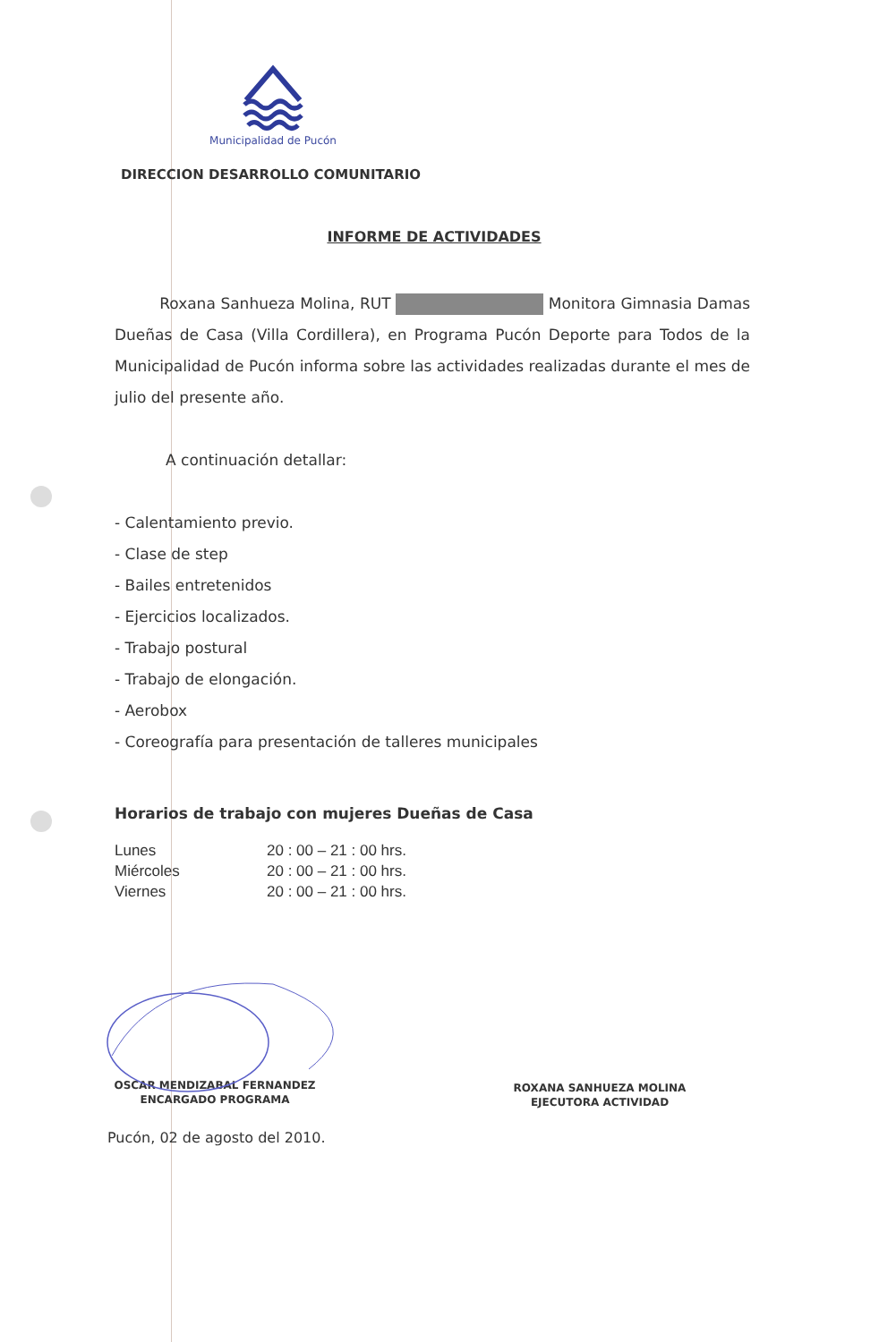Municipalidad de Pucón
DIRECCION DESARROLLO COMUNITARIO
INFORME DE ACTIVIDADES
Roxana Sanhueza Molina, RUT Monitora Gimnasia Damas Dueñas de Casa (Villa Cordillera), en Programa Pucón Deporte para Todos de la Municipalidad de Pucón informa sobre las actividades realizadas durante el mes de julio del presente año.
A continuación detallar:
- Calentamiento previo.
- Clase de step
- Bailes entretenidos
- Ejercicios localizados.
- Trabajo postural
- Trabajo de elongación.
- Aerobox
- Coreografía para presentación de talleres municipales
Horarios de trabajo con mujeres Dueñas de Casa
| Lunes | 20 : 00 – 21 : 00 hrs. |
| Miércoles | 20 : 00 – 21 : 00 hrs. |
| Viernes | 20 : 00 – 21 : 00 hrs. |
OSCAR MENDIZABAL FERNANDEZ
ENCARGADO PROGRAMA
ROXANA SANHUEZA MOLINA
EJECUTORA ACTIVIDAD
Pucón, 02 de agosto del 2010.